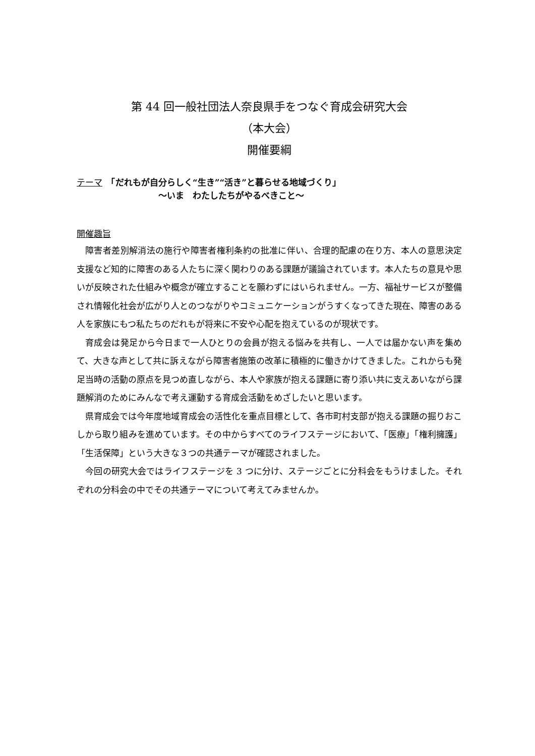第 44 回一般社団法人奈良県手をつなぐ育成会研究大会
（本大会）
開催要綱
テーマ　「だれもが自分らしく“生き”“活き”と暮らせる地域づくり」
～いま　わたしたちがやるべきこと～
開催趣旨
障害者差別解消法の施行や障害者権利条約の批准に伴い、合理的配慮の在り方、本人の意思決定支援など知的に障害のある人たちに深く関わりのある課題が議論されています。本人たちの意見や思いが反映された仕組みや概念が確立することを願わずにはいられません。一方、福祉サービスが整備され情報化社会が広がり人とのつながりやコミュニケーションがうすくなってきた現在、障害のある人を家族にもつ私たちのだれもが将来に不安や心配を抱えているのが現状です。
育成会は発足から今日まで一人ひとりの会員が抱える悩みを共有し、一人では届かない声を集めて、大きな声として共に訴えながら障害者施策の改革に積極的に働きかけてきました。これからも発足当時の活動の原点を見つめ直しながら、本人や家族が抱える課題に寄り添い共に支えあいながら課題解消のためにみんなで考え運動する育成会活動をめざしたいと思います。
県育成会では今年度地域育成会の活性化を重点目標として、各市町村支部が抱える課題の掘りおこしから取り組みを進めています。その中からすべてのライフステージにおいて、「医療」「権利擁護」「生活保障」という大きな３つの共通テーマが確認されました。
今回の研究大会ではライフステージを 3 つに分け、ステージごとに分科会をもうけました。それぞれの分科会の中でその共通テーマについて考えてみませんか。